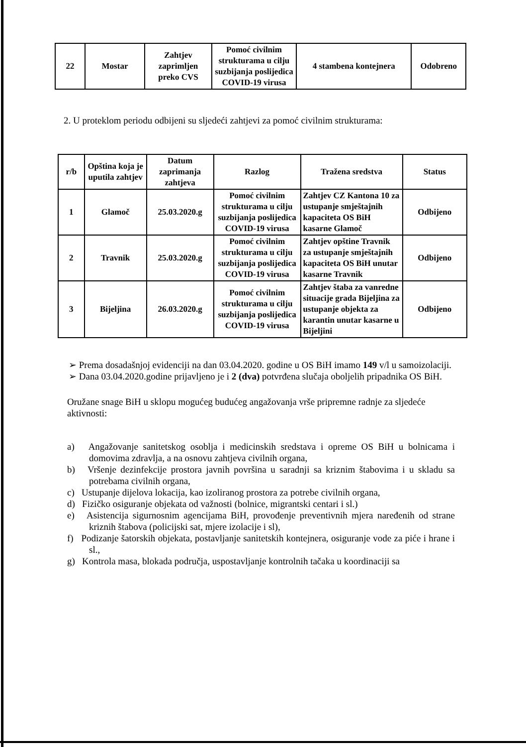| 22 | Mostar | Zahtjev zaprimljen preko CVS | Pomoć civilnim strukturama u cilju suzbijanja poslijedica COVID-19 virusa | 4 stambena kontejnera | Odobreno |
2. U proteklom periodu odbijeni su sljedeći zahtjevi za pomoć civilnim strukturama:
| r/b | Opština koja je uputila zahtjev | Datum zaprimanja zahtjeva | Razlog | Tražena sredstva | Status |
| --- | --- | --- | --- | --- | --- |
| 1 | Glamoč | 25.03.2020.g | Pomoć civilnim strukturama u cilju suzbijanja poslijedica COVID-19 virusa | Zahtjev CZ Kantona 10 za ustupanje smještajnih kapaciteta OS BiH kasarne Glamoč | Odbijeno |
| 2 | Travnik | 25.03.2020.g | Pomoć civilnim strukturama u cilju suzbijanja poslijedica COVID-19 virusa | Zahtjev opštine Travnik za ustupanje smještajnih kapaciteta OS BiH unutar kasarne Travnik | Odbijeno |
| 3 | Bijeljina | 26.03.2020.g | Pomoć civilnim strukturama u cilju suzbijanja poslijedica COVID-19 virusa | Zahtjev štaba za vanredne situacije grada Bijeljina za ustupanje objekta za karantin unutar kasarne u Bijeljini | Odbijeno |
➢ Prema dosadašnjoj evidenciji na dan 03.04.2020. godine u OS BiH imamo 149 v/l u samoizolaciji.
➢ Dana 03.04.2020.godine prijavljeno je i 2 (dva) potvrđena slučaja oboljelih pripadnika OS BiH.
Oružane snage BiH u sklopu mogućeg budućeg angažovanja vrše pripremne radnje za sljedeće aktivnosti:
a) Angažovanje sanitetskog osoblja i medicinskih sredstava i opreme OS BiH u bolnicama i domovima zdravlja, a na osnovu zahtjeva civilnih organa,
b) Vršenje dezinfekcije prostora javnih površina u saradnji sa kriznim štabovima i u skladu sa potrebama civilnih organa,
c) Ustupanje dijelova lokacija, kao izoliranog prostora za potrebe civilnih organa,
d) Fizičko osiguranje objekata od važnosti (bolnice, migrantski centari i sl.)
e) Asistencija sigurnosnim agencijama BiH, provođenje preventivnih mjera naređenih od strane kriznih štabova (policijski sat, mjere izolacije i sl),
f) Podizanje šatorskih objekata, postavljanje sanitetskih kontejnera, osiguranje vode za piće i hrane i sl.,
g) Kontrola masa, blokada područja, uspostavljanje kontrolnih tačaka u koordinaciji sa